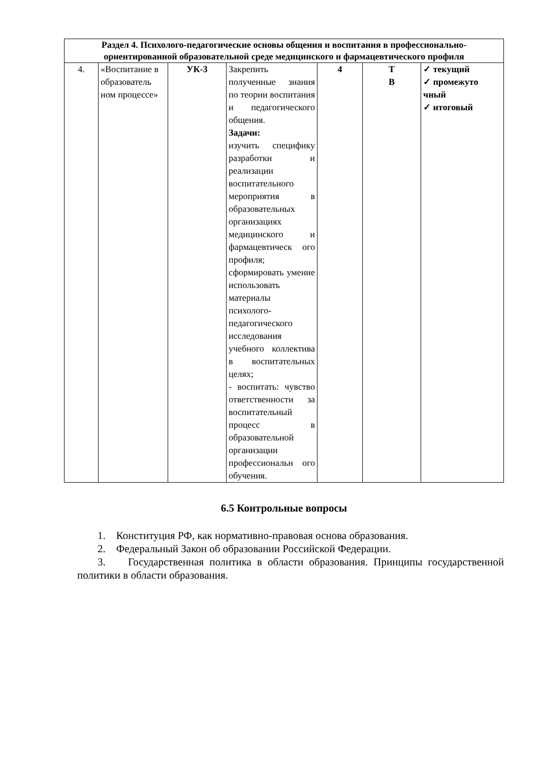| Раздел 4. Психолого-педагогические основы общения и воспитания в профессионально-ориентированной образовательной среде медицинского и фармацевтического профиля | | | | | | |
| 4. | «Воспитание в образователь ном процессе» | УК-3 | Закрепить полученные знания по теории воспитания и педагогического общения. Задачи: изучить специфику разработки и реализации воспитательного мероприятия в образовательных организациях медицинского и фармацевтическ ого профиля; сформировать умение использовать материалы психолого-педагогического исследования учебного коллектива в воспитательных целях; - воспитать: чувство ответственности за воспитательный процесс в образовательной организации профессиональн ого обучения. | 4 | Т В | ✓ текущий ✓ промежуто чный ✓ итоговый |
6.5 Контрольные вопросы
1. Конституция РФ, как нормативно-правовая основа образования.
2. Федеральный Закон об образовании Российской Федерации.
3. Государственная политика в области образования. Принципы государственной политики в области образования.